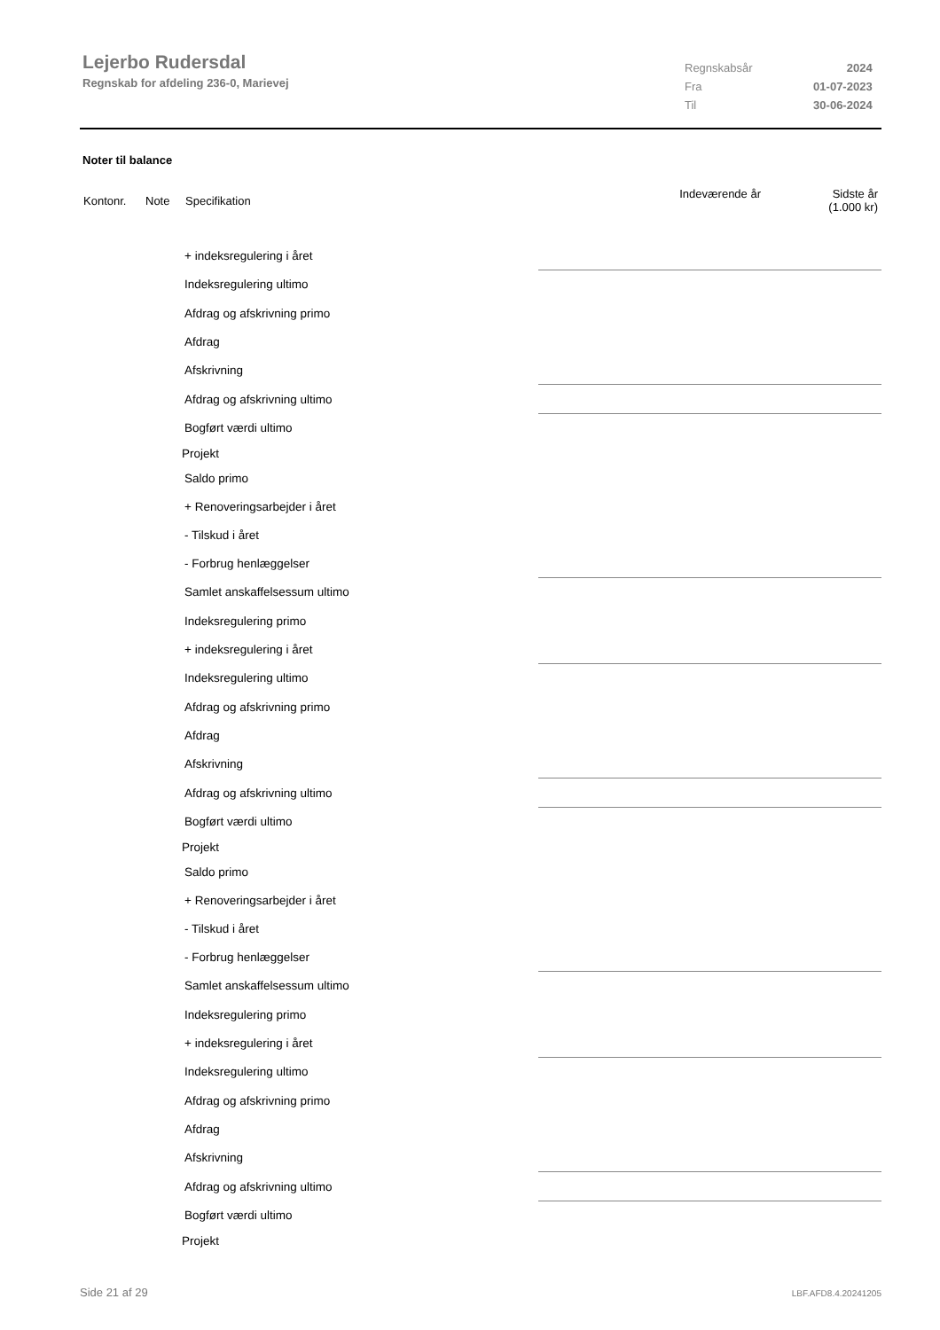Lejerbo Rudersdal
Regnskab for afdeling 236-0, Marievej
| Regnskabsår | 2024 |
| Fra | 01-07-2023 |
| Til | 30-06-2024 |
Noter til balance
| Kontonr. | Note | Specifikation | Indeværende år | Sidste år (1.000 kr) |
| + indeksregulering i året | |
| Indeksregulering ultimo | |
| Afdrag og afskrivning primo | |
| Afdrag | |
| Afskrivning | |
| Afdrag og afskrivning ultimo | |
| Bogført værdi ultimo | |
| Projekt | |
| Saldo primo | |
| + Renoveringsarbejder i året | |
| - Tilskud i året | |
| - Forbrug henlæggelser | |
| Samlet anskaffelsessum ultimo | |
| Indeksregulering primo | |
| + indeksregulering i året | |
| Indeksregulering ultimo | |
| Afdrag og afskrivning primo | |
| Afdrag | |
| Afskrivning | |
| Afdrag og afskrivning ultimo | |
| Bogført værdi ultimo | |
| Projekt | |
| Saldo primo | |
| + Renoveringsarbejder i året | |
| - Tilskud i året | |
| - Forbrug henlæggelser | |
| Samlet anskaffelsessum ultimo | |
| Indeksregulering primo | |
| + indeksregulering i året | |
| Indeksregulering ultimo | |
| Afdrag og afskrivning primo | |
| Afdrag | |
| Afskrivning | |
| Afdrag og afskrivning ultimo | |
| Bogført værdi ultimo | |
| Projekt | |
Side 21 af 29 LBF.AFD8.4.20241205